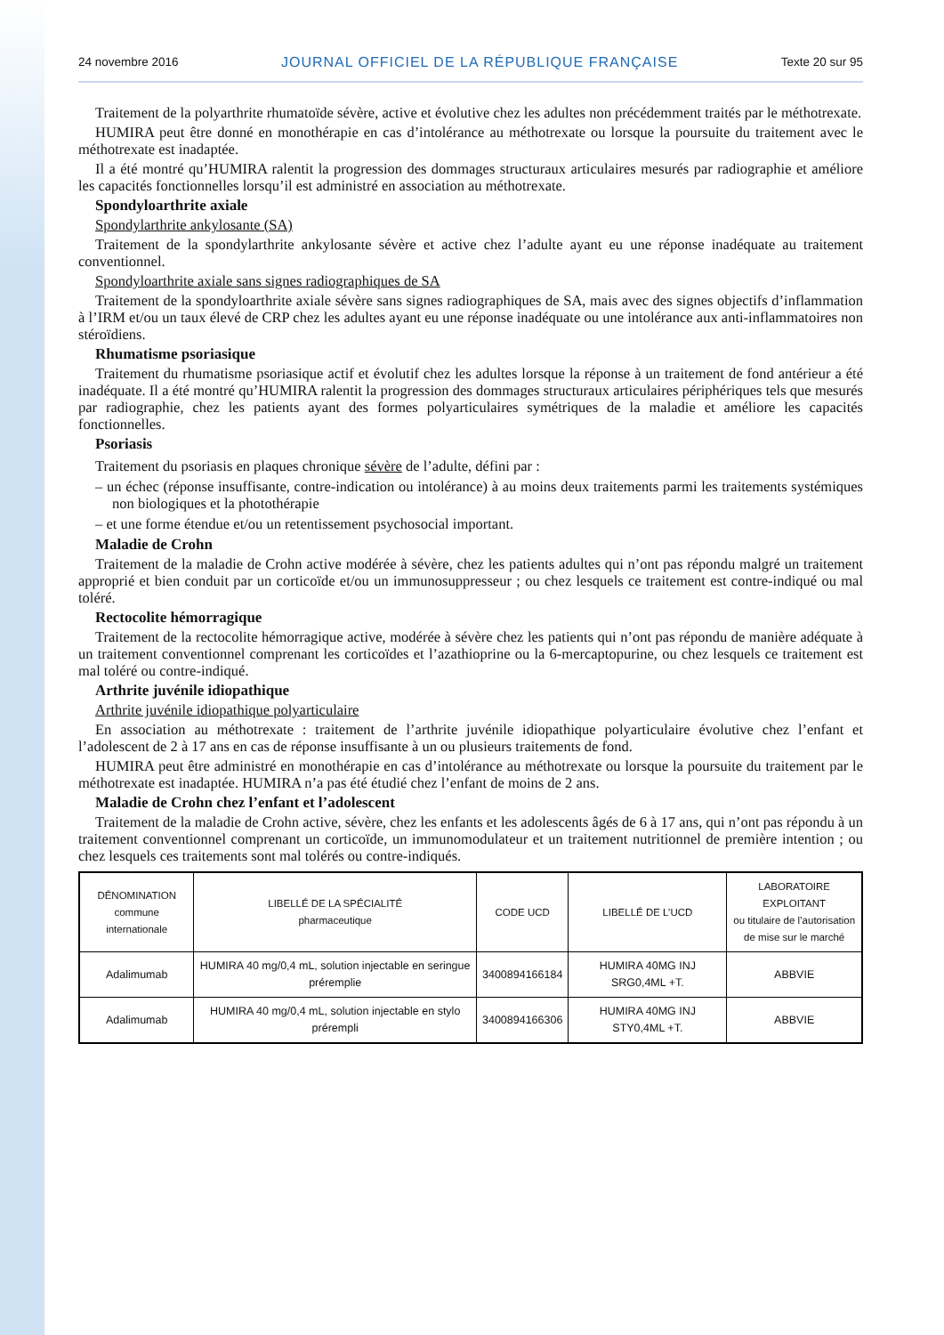24 novembre 2016 JOURNAL OFFICIEL DE LA RÉPUBLIQUE FRANÇAISE Texte 20 sur 95
Traitement de la polyarthrite rhumatoïde sévère, active et évolutive chez les adultes non précédemment traités par le méthotrexate.
HUMIRA peut être donné en monothérapie en cas d’intolérance au méthotrexate ou lorsque la poursuite du traitement avec le méthotrexate est inadaptée.
Il a été montré qu’HUMIRA ralentit la progression des dommages structuraux articulaires mesurés par radiographie et améliore les capacités fonctionnelles lorsqu’il est administré en association au méthotrexate.
Spondyloarthrite axiale
Spondylarthrite ankylosante (SA)
Traitement de la spondylarthrite ankylosante sévère et active chez l’adulte ayant eu une réponse inadéquate au traitement conventionnel.
Spondyloarthrite axiale sans signes radiographiques de SA
Traitement de la spondyloarthrite axiale sévère sans signes radiographiques de SA, mais avec des signes objectifs d’inflammation à l’IRM et/ou un taux élevé de CRP chez les adultes ayant eu une réponse inadéquate ou une intolérance aux anti-inflammatoires non stéroïdiens.
Rhumatisme psoriasique
Traitement du rhumatisme psoriasique actif et évolutif chez les adultes lorsque la réponse à un traitement de fond antérieur a été inadéquate. Il a été montré qu’HUMIRA ralentit la progression des dommages structuraux articulaires périphériques tels que mesurés par radiographie, chez les patients ayant des formes polyarticulaires symétriques de la maladie et améliore les capacités fonctionnelles.
Psoriasis
Traitement du psoriasis en plaques chronique sévère de l’adulte, défini par :
– un échec (réponse insuffisante, contre-indication ou intolérance) à au moins deux traitements parmi les traitements systémiques non biologiques et la photothérapie
– et une forme étendue et/ou un retentissement psychosocial important.
Maladie de Crohn
Traitement de la maladie de Crohn active modérée à sévère, chez les patients adultes qui n’ont pas répondu malgré un traitement approprié et bien conduit par un corticoïde et/ou un immunosuppresseur ; ou chez lesquels ce traitement est contre-indiqué ou mal toléré.
Rectocolite hémorragique
Traitement de la rectocolite hémorragique active, modérée à sévère chez les patients qui n’ont pas répondu de manière adéquate à un traitement conventionnel comprenant les corticoïdes et l’azathioprine ou la 6-mercaptopurine, ou chez lesquels ce traitement est mal toléré ou contre-indiqué.
Arthrite juvénile idiopathique
Arthrite juvénile idiopathique polyarticulaire
En association au méthotrexate : traitement de l’arthrite juvénile idiopathique polyarticulaire évolutive chez l’enfant et l’adolescent de 2 à 17 ans en cas de réponse insuffisante à un ou plusieurs traitements de fond.
HUMIRA peut être administré en monothérapie en cas d’intolérance au méthotrexate ou lorsque la poursuite du traitement par le méthotrexate est inadaptée. HUMIRA n’a pas été étudié chez l’enfant de moins de 2 ans.
Maladie de Crohn chez l’enfant et l’adolescent
Traitement de la maladie de Crohn active, sévère, chez les enfants et les adolescents âgés de 6 à 17 ans, qui n’ont pas répondu à un traitement conventionnel comprenant un corticoïde, un immunomodulateur et un traitement nutritionnel de première intention ; ou chez lesquels ces traitements sont mal tolérés ou contre-indiqués.
| DÉNOMINATION commune internationale | LIBELLÉ DE LA SPÉCIALITÉ pharmaceutique | CODE UCD | LIBELLÉ DE L’UCD | LABORATOIRE EXPLOITANT ou titulaire de l’autorisation de mise sur le marché |
| --- | --- | --- | --- | --- |
| Adalimumab | HUMIRA 40 mg/0,4 mL, solution injectable en seringue préremplie | 3400894166184 | HUMIRA 40MG INJ SRG0,4ML +T. | ABBVIE |
| Adalimumab | HUMIRA 40 mg/0,4 mL, solution injectable en stylo prérempli | 3400894166306 | HUMIRA 40MG INJ STY0,4ML +T. | ABBVIE |